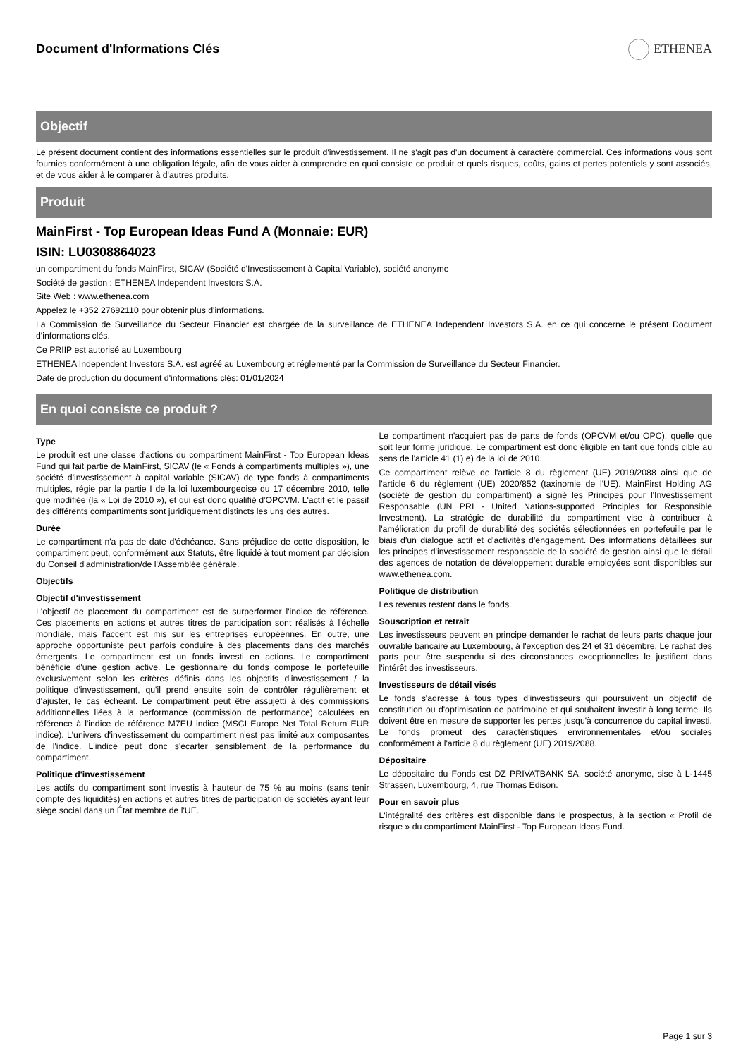Document d'Informations Clés ETHENEA
Objectif
Le présent document contient des informations essentielles sur le produit d'investissement. Il ne s'agit pas d'un document à caractère commercial. Ces informations vous sont fournies conformément à une obligation légale, afin de vous aider à comprendre en quoi consiste ce produit et quels risques, coûts, gains et pertes potentiels y sont associés, et de vous aider à le comparer à d'autres produits.
Produit
MainFirst - Top European Ideas Fund A (Monnaie: EUR)
ISIN: LU0308864023
un compartiment du fonds MainFirst, SICAV (Société d'Investissement à Capital Variable), société anonyme
Société de gestion : ETHENEA Independent Investors S.A.
Site Web : www.ethenea.com
Appelez le +352 27692110 pour obtenir plus d'informations.
La Commission de Surveillance du Secteur Financier est chargée de la surveillance de ETHENEA Independent Investors S.A. en ce qui concerne le présent Document d'informations clés.
Ce PRIIP est autorisé au Luxembourg
ETHENEA Independent Investors S.A. est agréé au Luxembourg et réglementé par la Commission de Surveillance du Secteur Financier.
Date de production du document d'informations clés: 01/01/2024
En quoi consiste ce produit ?
Type
Le produit est une classe d'actions du compartiment MainFirst - Top European Ideas Fund qui fait partie de MainFirst, SICAV (le « Fonds à compartiments multiples »), une société d'investissement à capital variable (SICAV) de type fonds à compartiments multiples, régie par la partie I de la loi luxembourgeoise du 17 décembre 2010, telle que modifiée (la « Loi de 2010 »), et qui est donc qualifié d'OPCVM. L'actif et le passif des différents compartiments sont juridiquement distincts les uns des autres.
Durée
Le compartiment n'a pas de date d'échéance. Sans préjudice de cette disposition, le compartiment peut, conformément aux Statuts, être liquidé à tout moment par décision du Conseil d'administration/de l'Assemblée générale.
Objectifs
Objectif d'investissement
L'objectif de placement du compartiment est de surperformer l'indice de référence. Ces placements en actions et autres titres de participation sont réalisés à l'échelle mondiale, mais l'accent est mis sur les entreprises européennes. En outre, une approche opportuniste peut parfois conduire à des placements dans des marchés émergents. Le compartiment est un fonds investi en actions. Le compartiment bénéficie d'une gestion active. Le gestionnaire du fonds compose le portefeuille exclusivement selon les critères définis dans les objectifs d'investissement / la politique d'investissement, qu'il prend ensuite soin de contrôler régulièrement et d'ajuster, le cas échéant. Le compartiment peut être assujetti à des commissions additionnelles liées à la performance (commission de performance) calculées en référence à l'indice de référence M7EU indice (MSCI Europe Net Total Return EUR indice). L'univers d'investissement du compartiment n'est pas limité aux composantes de l'indice. L'indice peut donc s'écarter sensiblement de la performance du compartiment.
Politique d'investissement
Les actifs du compartiment sont investis à hauteur de 75 % au moins (sans tenir compte des liquidités) en actions et autres titres de participation de sociétés ayant leur siège social dans un État membre de l'UE.
Le compartiment n'acquiert pas de parts de fonds (OPCVM et/ou OPC), quelle que soit leur forme juridique. Le compartiment est donc éligible en tant que fonds cible au sens de l'article 41 (1) e) de la loi de 2010.
Ce compartiment relève de l'article 8 du règlement (UE) 2019/2088 ainsi que de l'article 6 du règlement (UE) 2020/852 (taxinomie de l'UE). MainFirst Holding AG (société de gestion du compartiment) a signé les Principes pour l'Investissement Responsable (UN PRI - United Nations-supported Principles for Responsible Investment). La stratégie de durabilité du compartiment vise à contribuer à l'amélioration du profil de durabilité des sociétés sélectionnées en portefeuille par le biais d'un dialogue actif et d'activités d'engagement. Des informations détaillées sur les principes d'investissement responsable de la société de gestion ainsi que le détail des agences de notation de développement durable employées sont disponibles sur www.ethenea.com.
Politique de distribution
Les revenus restent dans le fonds.
Souscription et retrait
Les investisseurs peuvent en principe demander le rachat de leurs parts chaque jour ouvrable bancaire au Luxembourg, à l'exception des 24 et 31 décembre. Le rachat des parts peut être suspendu si des circonstances exceptionnelles le justifient dans l'intérêt des investisseurs.
Investisseurs de détail visés
Le fonds s'adresse à tous types d'investisseurs qui poursuivent un objectif de constitution ou d'optimisation de patrimoine et qui souhaitent investir à long terme. Ils doivent être en mesure de supporter les pertes jusqu'à concurrence du capital investi. Le fonds promeut des caractéristiques environnementales et/ou sociales conformément à l'article 8 du règlement (UE) 2019/2088.
Dépositaire
Le dépositaire du Fonds est DZ PRIVATBANK SA, société anonyme, sise à L-1445 Strassen, Luxembourg, 4, rue Thomas Edison.
Pour en savoir plus
L'intégralité des critères est disponible dans le prospectus, à la section « Profil de risque » du compartiment MainFirst - Top European Ideas Fund.
Page 1 sur 3